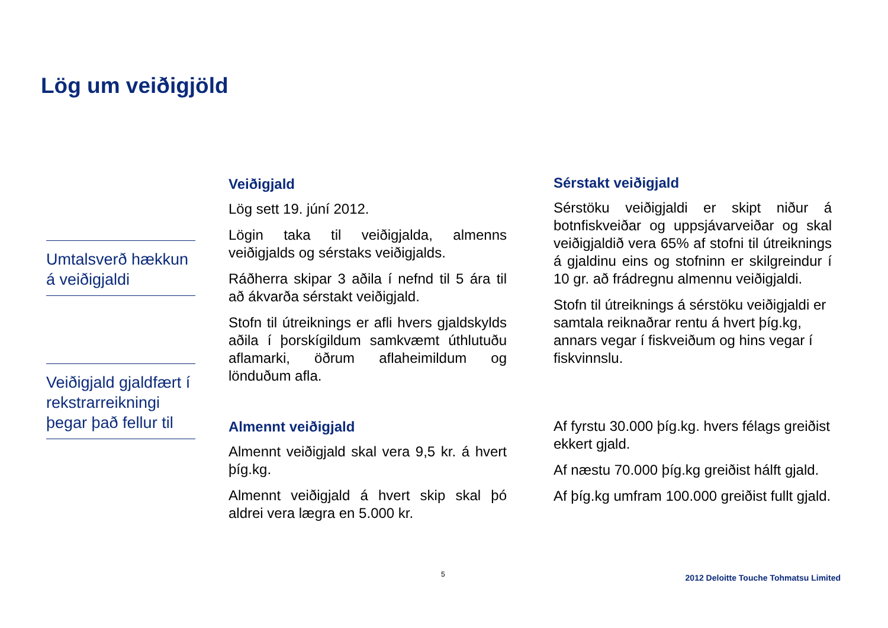Lög um veiðigjöld
Umtalsverð hækkun á veiðigjaldi
Veiðigjald gjaldfært í rekstrarreikningi þegar það fellur til
Veiðigjald
Lög sett 19. júní 2012.
Lögin taka til veiðigjalda, almenns veiðigjalds og sérstaks veiðigjalds.
Ráðherra skipar 3 aðila í nefnd til 5 ára til að ákvarða sérstakt veiðigjald.
Stofn til útreiknings er afli hvers gjaldskylds aðila í þorskígildum samkvæmt úthlutuðu aflamarki, öðrum aflaheimildum og lönduðum afla.
Almennt veiðigjald
Almennt veiðigjald skal vera 9,5 kr. á hvert þíg.kg.
Almennt veiðigjald á hvert skip skal þó aldrei vera lægra en 5.000 kr.
Sérstakt veiðigjald
Sérstöku veiðigjaldi er skipt niður á botnfiskveiðar og uppsjávarveiðar og skal veiðigjaldið vera 65% af stofni til útreiknings á gjaldinu eins og stofninn er skilgreindur í 10 gr. að frádregnu almennu veiðigjaldi.
Stofn til útreiknings á sérstöku veiðigjaldi er samtala reiknaðrar rentu á hvert þíg.kg, annars vegar í fiskveiðum og hins vegar í fiskvinnslu.
Af fyrstu 30.000 þíg.kg. hvers félags greiðist ekkert gjald.
Af næstu 70.000 þíg.kg greiðist hálft gjald.
Af þíg.kg umfram 100.000 greiðist fullt gjald.
5
2012 Deloitte Touche Tohmatsu Limited